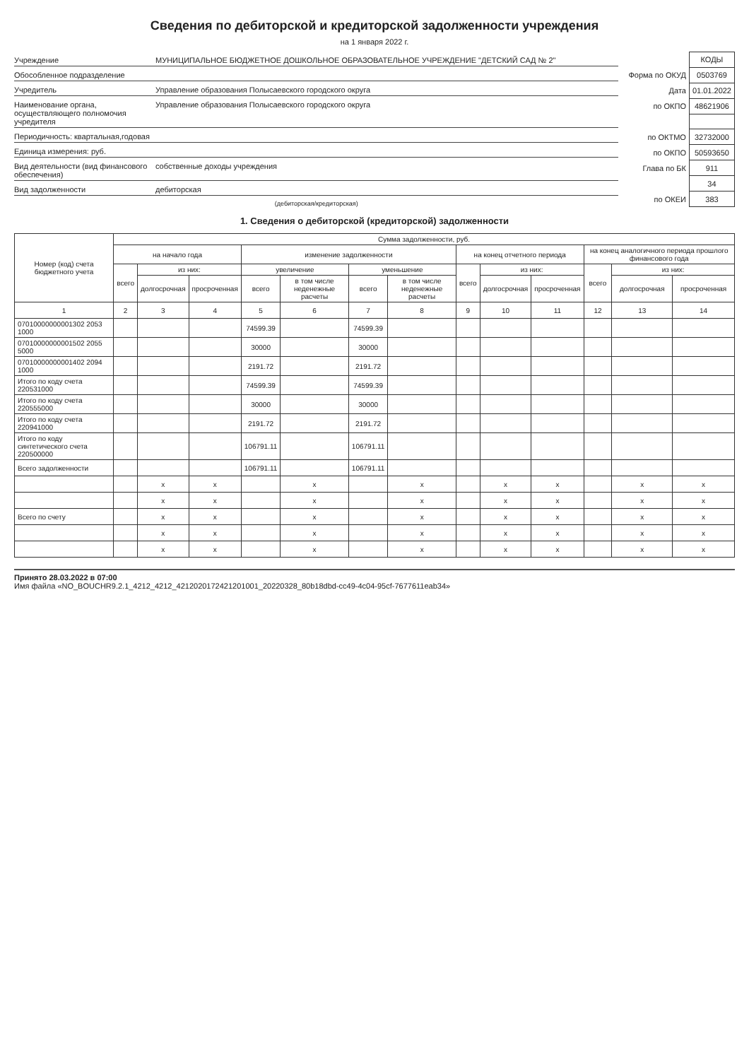Сведения по дебиторской и кредиторской задолженности учреждения
на 1 января 2022 г.
Учреждение МУНИЦИПАЛЬНОЕ БЮДЖЕТНОЕ ДОШКОЛЬНОЕ ОБРАЗОВАТЕЛЬНОЕ УЧРЕЖДЕНИЕ "ДЕТСКИЙ САД № 2"
Обособленное подразделение
Учредитель Управление образования Полысаевского городского округа
Наименование органа, осуществляющего полномочия учредителя Управление образования Полысаевского городского округа
Периодичность: квартальная,годовая
Единица измерения: руб.
Вид деятельности (вид финансового обеспечения) собственные доходы учреждения
Вид задолженности дебиторская
(дебиторская/кредиторская)
| | КОДЫ |
| Форма по ОКУД | 0503769 |
| Дата | 01.01.2022 |
| по ОКПО | 48621906 |
| по ОКТМО | 32732000 |
| по ОКПО | 50593650 |
| Глава по БК | 911 |
| | 34 |
| по ОКЕИ | 383 |
1. Сведения о дебиторской (кредиторской) задолженности
| Номер (код) счета бюджетного учета | Сумма задолженности, руб. | | | | | | | | | | | | |
| --- | --- | --- | --- | --- | --- | --- | --- | --- | --- | --- | --- | --- | --- |
| | на начало года | | | изменение задолженности | | | | на конец отчетного периода | | | на конец аналогичного периода прошлого финансового года | | |
| | всего | из них: | | увеличение | | уменьшение | | всего | из них: | | всего | из них: | |
| | | долгосрочная | просроченная | всего | в том числе неденежные расчеты | всего | в том числе неденежные расчеты | | долгосрочная | просроченная | | долгосрочная | просроченная |
| 1 | 2 | 3 | 4 | 5 | 6 | 7 | 8 | 9 | 10 | 11 | 12 | 13 | 14 |
| 07010000000001302 2053 1000 | | | | 74599.39 | | 74599.39 | | | | | | | |
| 07010000000001502 2055 5000 | | | | 30000 | | 30000 | | | | | | | |
| 07010000000001402 2094 1000 | | | | 2191.72 | | 2191.72 | | | | | | | |
| Итого по коду счета 220531000 | | | | 74599.39 | | 74599.39 | | | | | | | |
| Итого по коду счета 220555000 | | | | 30000 | | 30000 | | | | | | | |
| Итого по коду счета 220941000 | | | | 2191.72 | | 2191.72 | | | | | | | |
| Итого по коду синтетического счета 220500000 | | | | 106791.11 | | 106791.11 | | | | | | | |
| Всего задолженности | | | | 106791.11 | | 106791.11 | | | | | | | |
| | | x | x | | x | | x | | x | x | | x | x |
| | | x | x | | x | | x | | x | x | | x | x |
| Всего по счету | | x | x | | x | | x | | x | x | | x | x |
| | | x | x | | x | | x | | x | x | | x | x |
| | | x | x | | x | | x | | x | x | | x | x |
Принято 28.03.2022 в 07:00
Имя файла «NO_BOUCHR9.2.1_4212_4212_4212020172421201001_20220328_80b18dbd-cc49-4c04-95cf-7677611eab34»